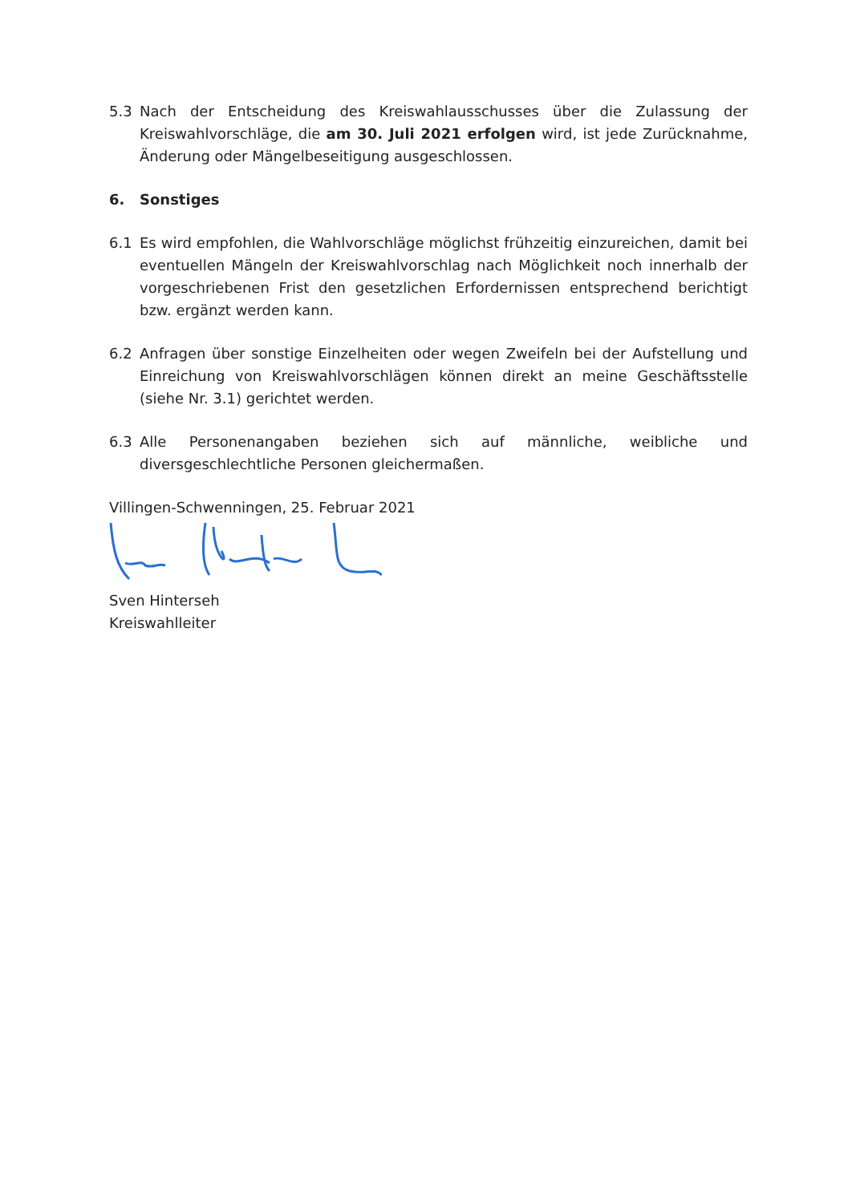5.3 Nach der Entscheidung des Kreiswahlausschusses über die Zulassung der Kreiswahl­vorschläge, die am 30. Juli 2021 erfolgen wird, ist jede Zurücknahme, Änderung oder Mängelbeseitigung ausgeschlossen.
6. Sonstiges
6.1 Es wird empfohlen, die Wahlvorschläge möglichst frühzeitig einzureichen, damit bei eventuellen Mängeln der Kreiswahlvorschlag nach Möglichkeit noch innerhalb der vorgeschriebenen Frist den gesetzlichen Erfordernissen entsprechend berichtigt bzw. ergänzt werden kann.
6.2 Anfragen über sonstige Einzelheiten oder wegen Zweifeln bei der Aufstellung und Einreichung von Kreiswahlvorschlägen können direkt an meine Geschäftsstelle (siehe Nr. 3.1) gerichtet werden.
6.3 Alle Personenangaben beziehen sich auf männliche, weibliche und diversgeschlechtliche Personen gleichermaßen.
Villingen-Schwenningen, 25. Februar 2021
Sven Hinterseh
Kreiswahlleiter